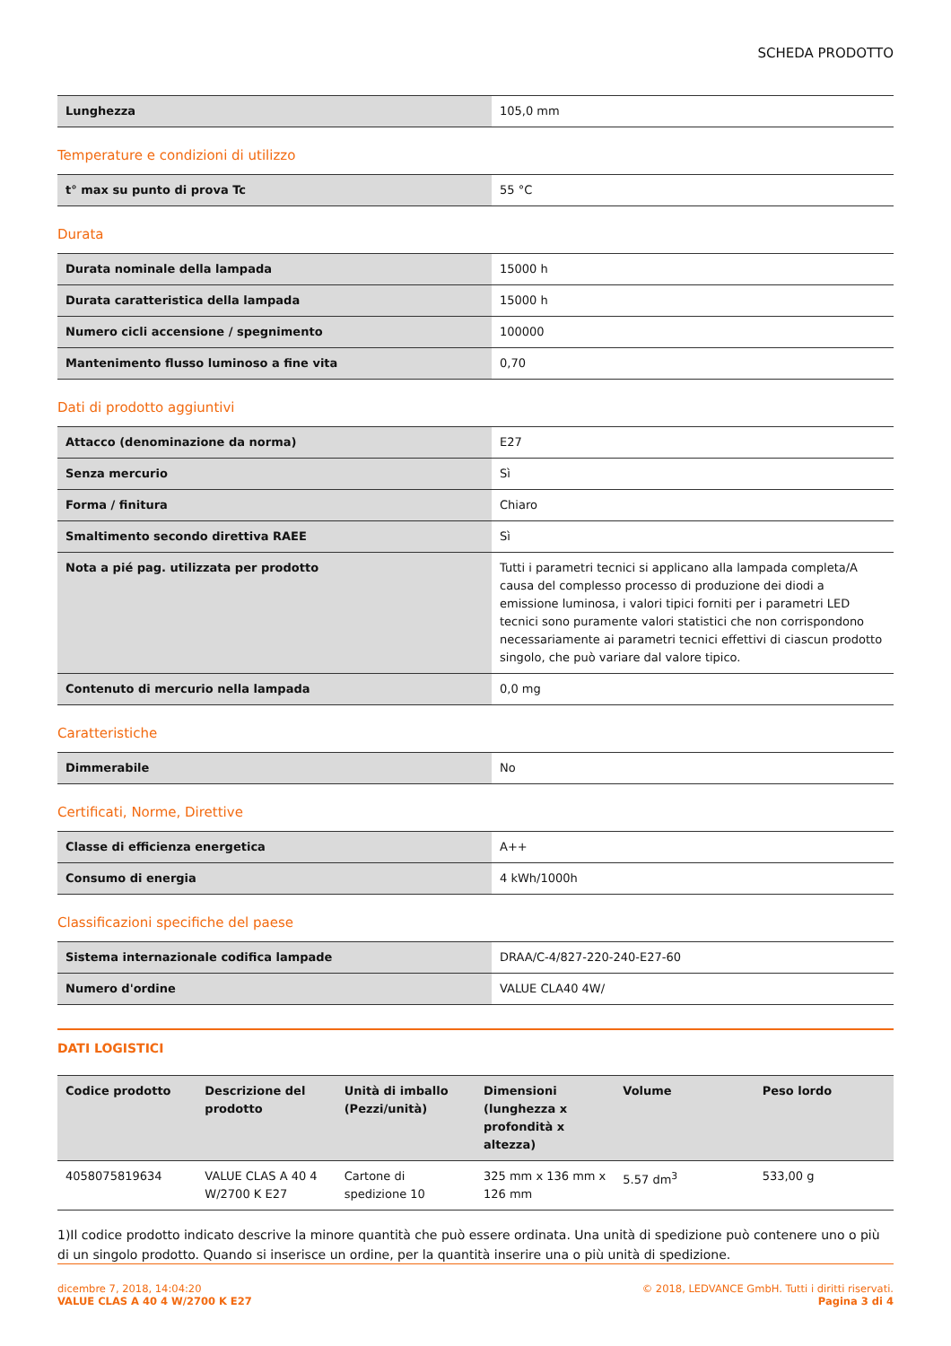SCHEDA PRODOTTO
| Lunghezza | 105,0 mm |
Temperature e condizioni di utilizzo
| t° max su punto di prova Tc | 55 °C |
Durata
| Durata nominale della lampada | 15000 h |
| Durata caratteristica della lampada | 15000 h |
| Numero cicli accensione / spegnimento | 100000 |
| Mantenimento flusso luminoso a fine vita | 0,70 |
Dati di prodotto aggiuntivi
| Attacco (denominazione da norma) | E27 |
| Senza mercurio | Sì |
| Forma / finitura | Chiaro |
| Smaltimento secondo direttiva RAEE | Sì |
| Nota a pié pag. utilizzata per prodotto | Tutti i parametri tecnici si applicano alla lampada completa/A causa del complesso processo di produzione dei diodi a emissione luminosa, i valori tipici forniti per i parametri LED tecnici sono puramente valori statistici che non corrispondono necessariamente ai parametri tecnici effettivi di ciascun prodotto singolo, che può variare dal valore tipico. |
| Contenuto di mercurio nella lampada | 0,0 mg |
Caratteristiche
| Dimmerabile | No |
Certificati, Norme, Direttive
| Classe di efficienza energetica | A++ |
| Consumo di energia | 4 kWh/1000h |
Classificazioni specifiche del paese
| Sistema internazionale codifica lampade | DRAA/C-4/827-220-240-E27-60 |
| Numero d'ordine | VALUE CLA40 4W/ |
DATI LOGISTICI
| Codice prodotto | Descrizione del prodotto | Unità di imballo (Pezzi/unità) | Dimensioni (lunghezza x profondità x altezza) | Volume | Peso lordo |
| --- | --- | --- | --- | --- | --- |
| 4058075819634 | VALUE CLAS A 40 4 W/2700 K E27 | Cartone di spedizione 10 | 325 mm x 136 mm x 126 mm | 5.57 dm<sup>3</sup> | 533,00 g |
1)Il codice prodotto indicato descrive la minore quantità che può essere ordinata. Una unità di spedizione può contenere uno o più di un singolo prodotto. Quando si inserisce un ordine, per la quantità inserire una o più unità di spedizione.
dicembre 7, 2018, 14:04:20
VALUE CLAS A 40 4 W/2700 K E27
© 2018, LEDVANCE GmbH. Tutti i diritti riservati.
Pagina 3 di 4